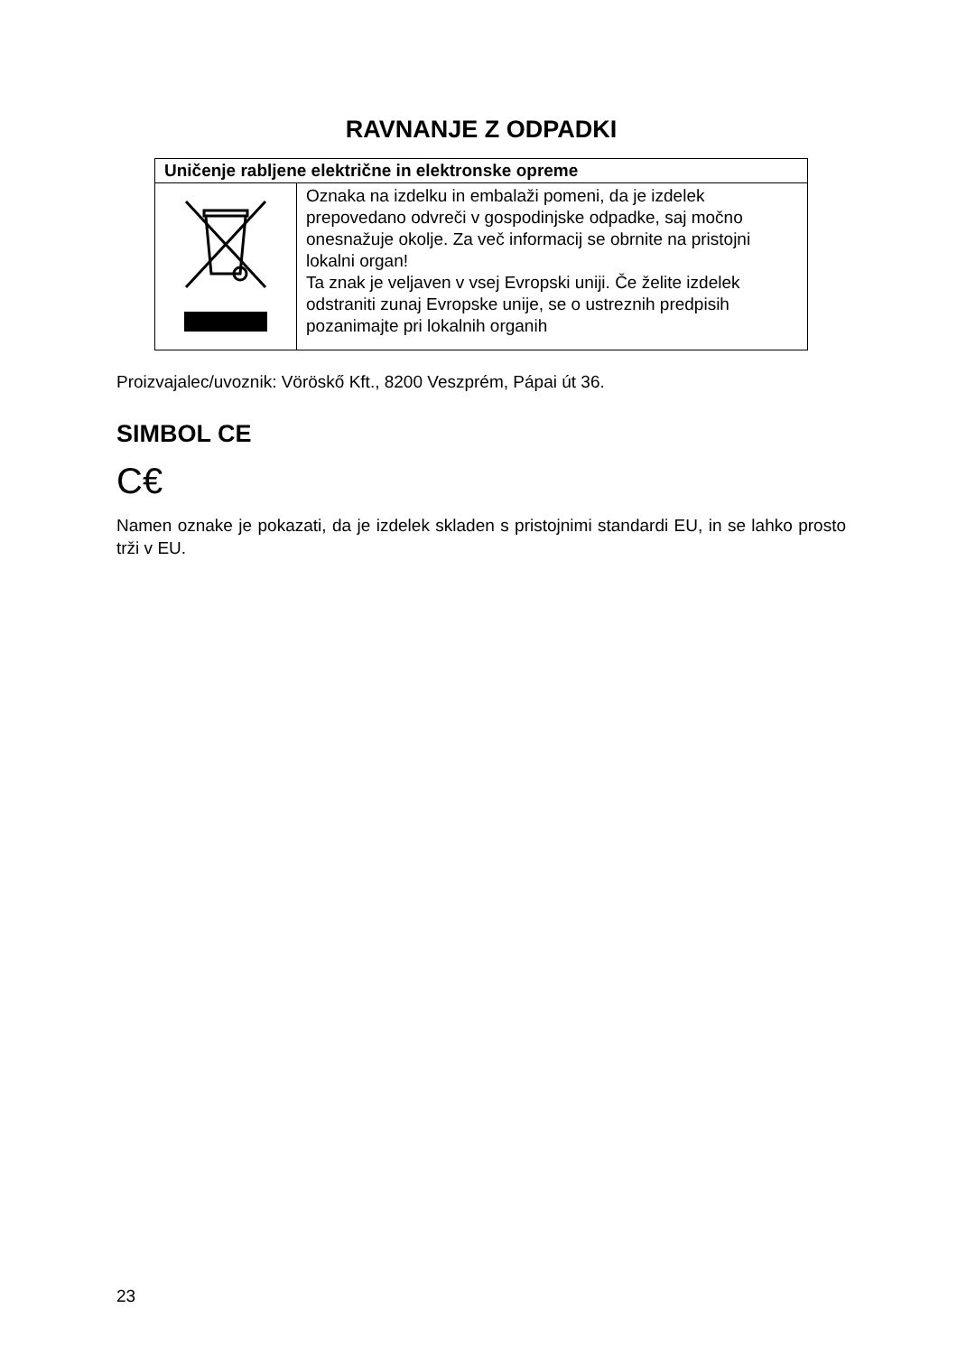RAVNANJE Z ODPADKI
| Uničenje rabljene električne in elektronske opreme | |
| --- | --- |
| | Oznaka na izdelku in embalaži pomeni, da je izdelek prepovedano odvreči v gospodinjske odpadke, saj močno onesnažuje okolje. Za več informacij se obrnite na pristojni lokalni organ! Ta znak je veljaven v vsej Evropski uniji. Če želite izdelek odstraniti zunaj Evropske unije, se o ustreznih predpisih pozanimajte pri lokalnih organih |
Proizvajalec/uvoznik: Vöröskő Kft., 8200 Veszprém, Pápai út 36.
SIMBOL CE
C€
Namen oznake je pokazati, da je izdelek skladen s pristojnimi standardi EU, in se lahko prosto trži v EU.
23